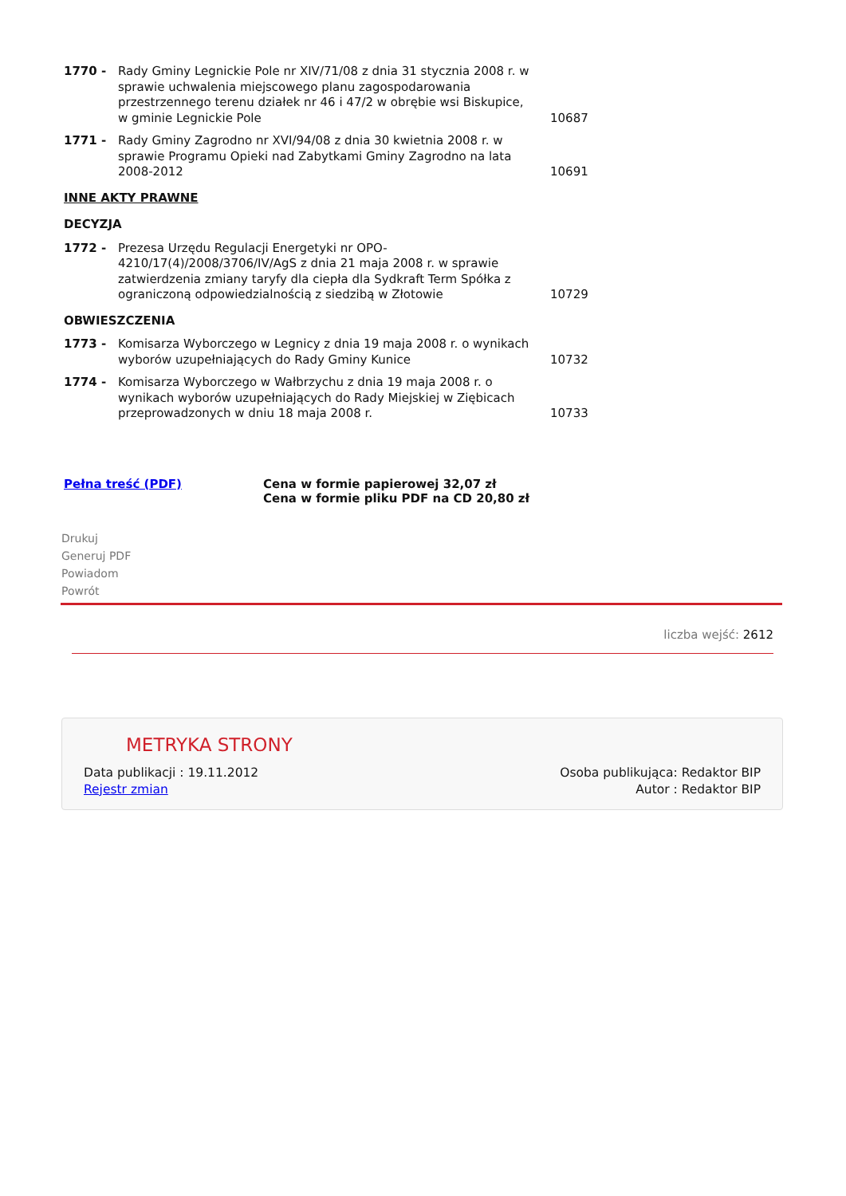| 1770 - | Rady Gminy Legnickie Pole nr XIV/71/08 z dnia 31 stycznia 2008 r. w sprawie uchwalenia miejscowego planu zagospodarowania przestrzennego terenu działek nr 46 i 47/2 w obrębie wsi Biskupice, w gminie Legnickie Pole | 10687 |
| 1771 - | Rady Gminy Zagrodno nr XVI/94/08 z dnia 30 kwietnia 2008 r. w sprawie Programu Opieki nad Zabytkami Gminy Zagrodno na lata 2008-2012 | 10691 |
| INNE AKTY PRAWNE | | |
| DECYZJA | | |
| 1772 - | Prezesa Urzędu Regulacji Energetyki nr OPO-4210/17(4)/2008/3706/IV/AgS z dnia 21 maja 2008 r. w sprawie zatwierdzenia zmiany taryfy dla ciepła dla Sydkraft Term Spółka z ograniczoną odpowiedzialnością z siedzibą w Złotowie | 10729 |
| OBWIESZCZENIA | | |
| 1773 - | Komisarza Wyborczego w Legnicy z dnia 19 maja 2008 r. o wynikach wyborów uzupełniających do Rady Gminy Kunice | 10732 |
| 1774 - | Komisarza Wyborczego w Wałbrzychu z dnia 19 maja 2008 r. o wynikach wyborów uzupełniających do Rady Miejskiej w Ziębicach przeprowadzonych w dniu 18 maja 2008 r. | 10733 |
Pełna treść (PDF) Cena w formie papierowej 32,07 zł
Cena w formie pliku PDF na CD 20,80 zł
Drukuj
Generuj PDF
Powiadom
Powrót
liczba wejść: 2612
METRYKA STRONY
Data publikacji : 19.11.2012
Rejestr zmian
Osoba publikująca: Redaktor BIP
Autor : Redaktor BIP